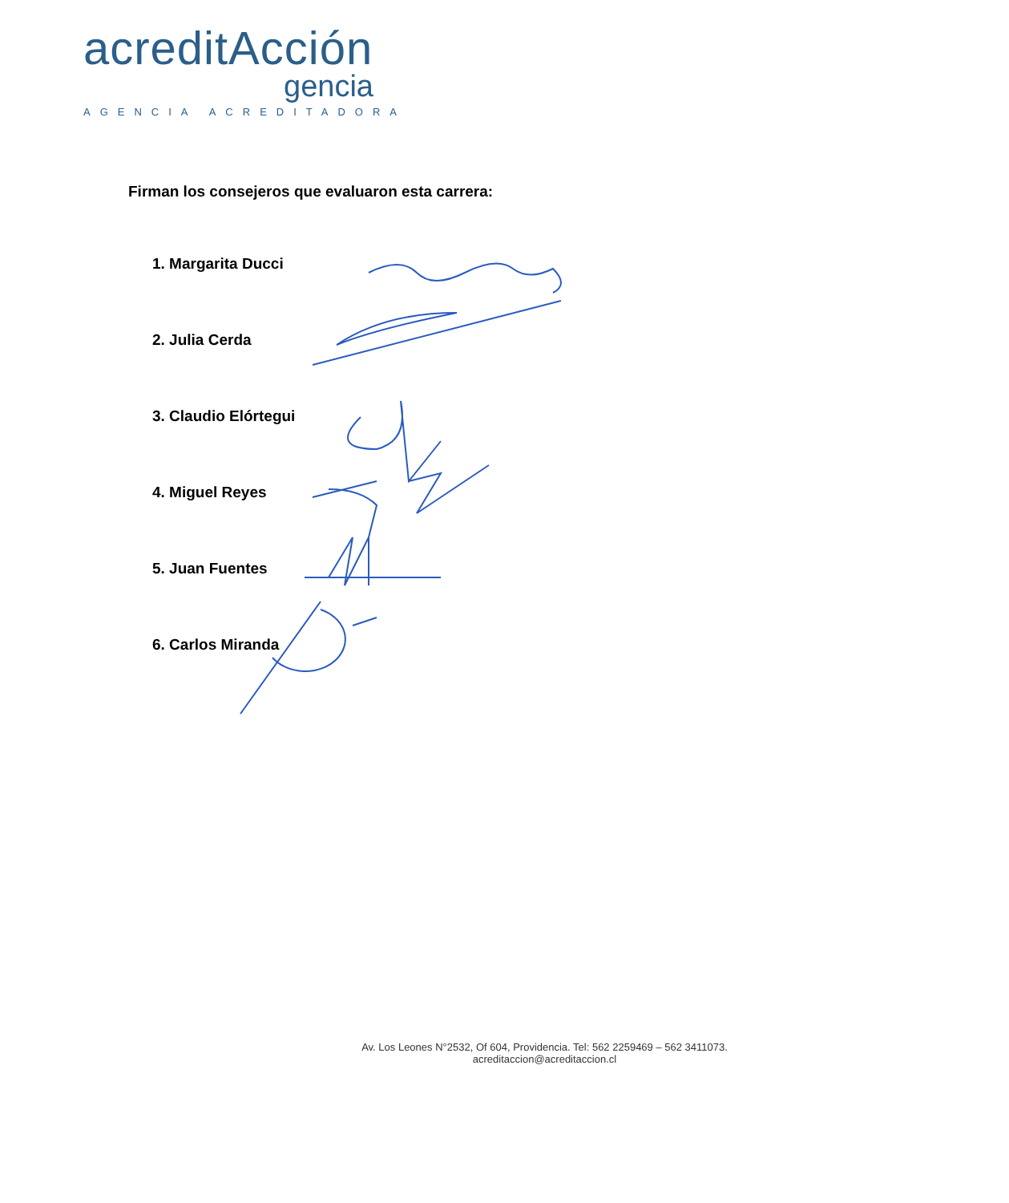acreditAcción
gencia
AGENCIA ACREDITADORA
Firman los consejeros que evaluaron esta carrera:
1. Margarita Ducci
2. Julia Cerda
3. Claudio Elórtegui
4. Miguel Reyes
5. Juan Fuentes
6. Carlos Miranda
Av. Los Leones N°2532, Of 604, Providencia. Tel: 562 2259469 – 562 3411073.
acreditaccion@acreditaccion.cl